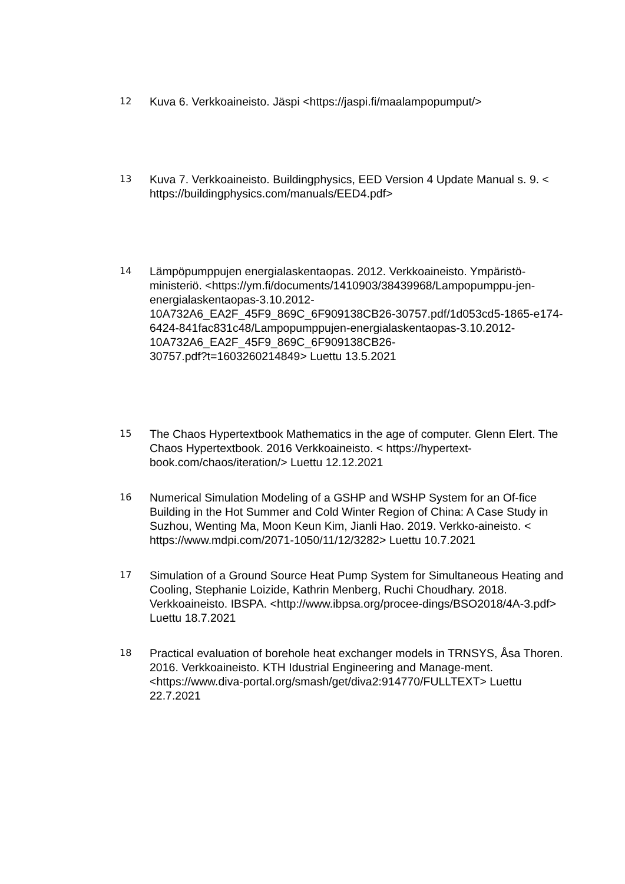12
Kuva 6. Verkkoaineisto. Jäspi <https://jaspi.fi/maalampopumput/>
13
Kuva 7. Verkkoaineisto. Buildingphysics, EED Version 4 Update Manual s. 9. < https://buildingphysics.com/manuals/EED4.pdf>
14
Lämpöpumppujen energialaskentaopas. 2012. Verkkoaineisto. Ympäristö-ministeriö. <https://ym.fi/documents/1410903/38439968/Lampopumppu-jen-energialaskentaopas-3.10.2012-
10A732A6_EA2F_45F9_869C_6F909138CB26-30757.pdf/1d053cd5-1865-e174-6424-841fac831c48/Lampopumppujen-energialaskentaopas-3.10.2012-10A732A6_EA2F_45F9_869C_6F909138CB26-
30757.pdf?t=1603260214849> Luettu 13.5.2021
15
The Chaos Hypertextbook Mathematics in the age of computer. Glenn Elert. The Chaos Hypertextbook. 2016 Verkkoaineisto. < https://hypertext-book.com/chaos/iteration/> Luettu 12.12.2021
16
Numerical Simulation Modeling of a GSHP and WSHP System for an Of-fice Building in the Hot Summer and Cold Winter Region of China: A Case Study in Suzhou, Wenting Ma, Moon Keun Kim, Jianli Hao. 2019. Verkko-aineisto. < https://www.mdpi.com/2071-1050/11/12/3282> Luettu 10.7.2021
17
Simulation of a Ground Source Heat Pump System for Simultaneous Heating and Cooling, Stephanie Loizide, Kathrin Menberg, Ruchi Choudhary. 2018. Verkkoaineisto. IBSPA. <http://www.ibpsa.org/procee-dings/BSO2018/4A-3.pdf> Luettu 18.7.2021
18
Practical evaluation of borehole heat exchanger models in TRNSYS, Åsa Thoren. 2016. Verkkoaineisto. KTH Idustrial Engineering and Manage-ment. <https://www.diva-portal.org/smash/get/diva2:914770/FULLTEXT> Luettu 22.7.2021